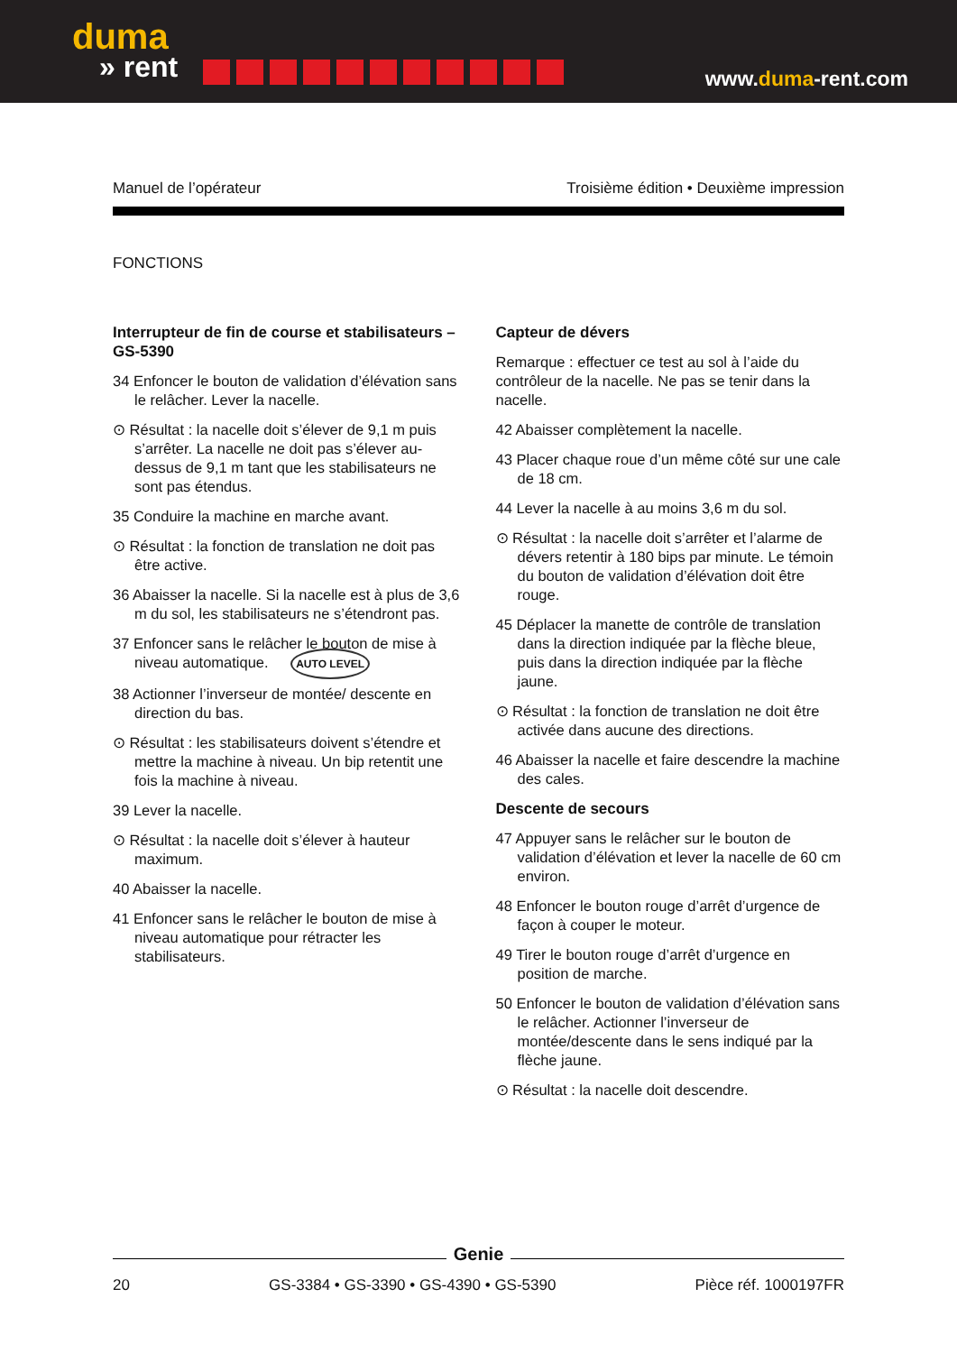duma
» rent
www.duma-rent.com
Manuel de l’opérateur Troisième édition • Deuxième impression
FONCTIONS
Interrupteur de fin de course et stabilisateurs – GS-5390
34 Enfoncer le bouton de validation d’élévation sans le relâcher. Lever la nacelle.
⊙ Résultat : la nacelle doit s’élever de 9,1 m puis s’arrêter. La nacelle ne doit pas s’élever au-dessus de 9,1 m tant que les stabilisateurs ne sont pas étendus.
35 Conduire la machine en marche avant.
⊙ Résultat : la fonction de translation ne doit pas être active.
36 Abaisser la nacelle. Si la nacelle est à plus de 3,6 m du sol, les stabilisateurs ne s’étendront pas.
37 Enfoncer sans le relâcher le bouton de mise à niveau automatique. AUTO LEVEL
38 Actionner l’inverseur de montée/ descente en direction du bas.
⊙ Résultat : les stabilisateurs doivent s’étendre et mettre la machine à niveau. Un bip retentit une fois la machine à niveau.
39 Lever la nacelle.
⊙ Résultat : la nacelle doit s’élever à hauteur maximum.
40 Abaisser la nacelle.
41 Enfoncer sans le relâcher le bouton de mise à niveau automatique pour rétracter les stabilisateurs.
Capteur de dévers
Remarque : effectuer ce test au sol à l’aide du contrôleur de la nacelle. Ne pas se tenir dans la nacelle.
42 Abaisser complètement la nacelle.
43 Placer chaque roue d’un même côté sur une cale de 18 cm.
44 Lever la nacelle à au moins 3,6 m du sol.
⊙ Résultat : la nacelle doit s’arrêter et l’alarme de dévers retentir à 180 bips par minute. Le témoin du bouton de validation d’élévation doit être rouge.
45 Déplacer la manette de contrôle de translation dans la direction indiquée par la flèche bleue, puis dans la direction indiquée par la flèche jaune.
⊙ Résultat : la fonction de translation ne doit être activée dans aucune des directions.
46 Abaisser la nacelle et faire descendre la machine des cales.
Descente de secours
47 Appuyer sans le relâcher sur le bouton de validation d’élévation et lever la nacelle de 60 cm environ.
48 Enfoncer le bouton rouge d’arrêt d’urgence de façon à couper le moteur.
49 Tirer le bouton rouge d’arrêt d’urgence en position de marche.
50 Enfoncer le bouton de validation d’élévation sans le relâcher. Actionner l’inverseur de montée/descente dans le sens indiqué par la flèche jaune.
⊙ Résultat : la nacelle doit descendre.
Genie
20 GS-3384 • GS-3390 • GS-4390 • GS-5390 Pièce réf. 1000197FR